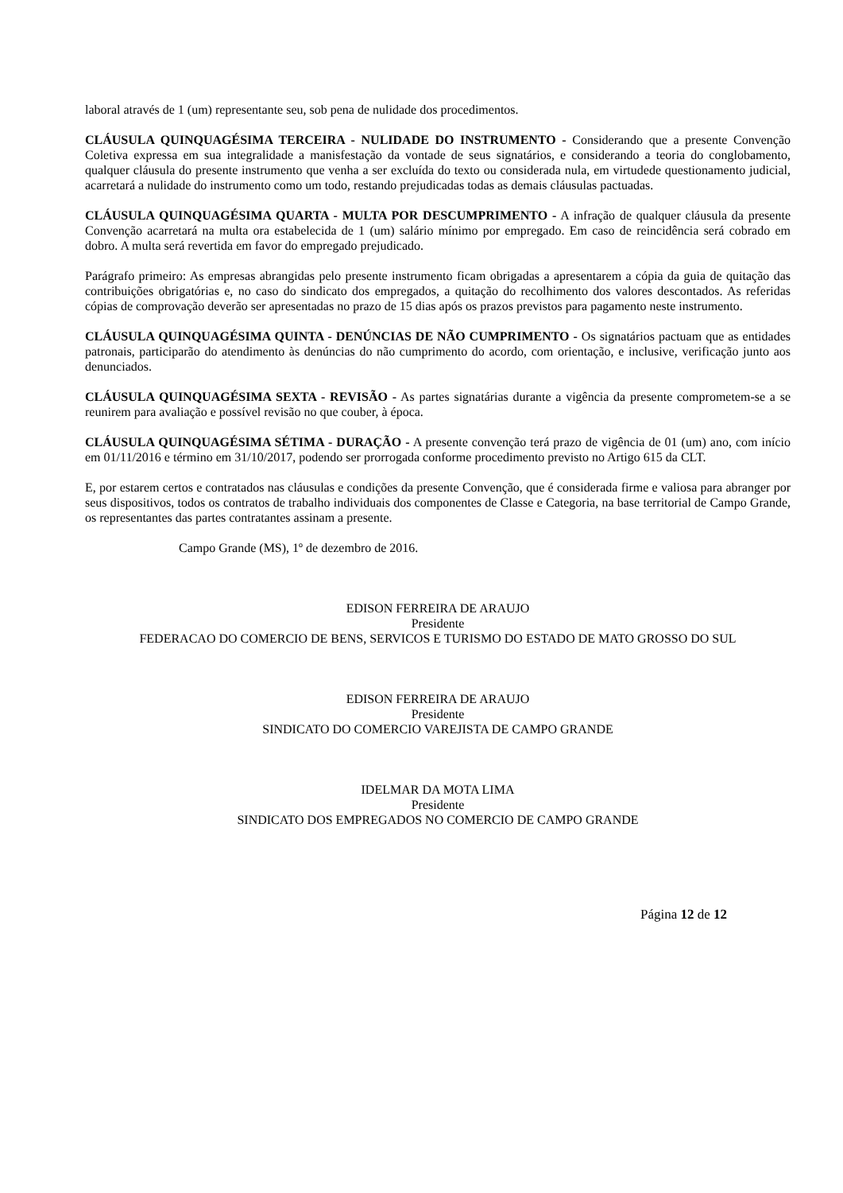laboral através de 1 (um) representante seu, sob pena de nulidade dos procedimentos.
CLÁUSULA QUINQUAGÉSIMA TERCEIRA - NULIDADE DO INSTRUMENTO - Considerando que a presente Convenção Coletiva expressa em sua integralidade a manisfestação da vontade de seus signatários, e considerando a teoria do conglobamento, qualquer cláusula do presente instrumento que venha a ser excluída do texto ou considerada nula, em virtudede questionamento judicial, acarretará a nulidade do instrumento como um todo, restando prejudicadas todas as demais cláusulas pactuadas.
CLÁUSULA QUINQUAGÉSIMA QUARTA - MULTA POR DESCUMPRIMENTO - A infração de qualquer cláusula da presente Convenção acarretará na multa ora estabelecida de 1 (um) salário mínimo por empregado. Em caso de reincidência será cobrado em dobro. A multa será revertida em favor do empregado prejudicado.
Parágrafo primeiro: As empresas abrangidas pelo presente instrumento ficam obrigadas a apresentarem a cópia da guia de quitação das contribuições obrigatórias e, no caso do sindicato dos empregados, a quitação do recolhimento dos valores descontados. As referidas cópias de comprovação deverão ser apresentadas no prazo de 15 dias após os prazos previstos para pagamento neste instrumento.
CLÁUSULA QUINQUAGÉSIMA QUINTA - DENÚNCIAS DE NÃO CUMPRIMENTO - Os signatários pactuam que as entidades patronais, participarão do atendimento às denúncias do não cumprimento do acordo, com orientação, e inclusive, verificação junto aos denunciados.
CLÁUSULA QUINQUAGÉSIMA SEXTA - REVISÃO - As partes signatárias durante a vigência da presente comprometem-se a se reunirem para avaliação e possível revisão no que couber, à época.
CLÁUSULA QUINQUAGÉSIMA SÉTIMA - DURAÇÃO - A presente convenção terá prazo de vigência de 01 (um) ano, com início em 01/11/2016 e término em 31/10/2017, podendo ser prorrogada conforme procedimento previsto no Artigo 615 da CLT.
E, por estarem certos e contratados nas cláusulas e condições da presente Convenção, que é considerada firme e valiosa para abranger por seus dispositivos, todos os contratos de trabalho individuais dos componentes de Classe e Categoria, na base territorial de Campo Grande, os representantes das partes contratantes assinam a presente.
Campo Grande (MS), 1º de dezembro de 2016.
EDISON FERREIRA DE ARAUJO
Presidente
FEDERACAO DO COMERCIO DE BENS, SERVICOS E TURISMO DO ESTADO DE MATO GROSSO DO SUL
EDISON FERREIRA DE ARAUJO
Presidente
SINDICATO DO COMERCIO VAREJISTA DE CAMPO GRANDE
IDELMAR DA MOTA LIMA
Presidente
SINDICATO DOS EMPREGADOS NO COMERCIO DE CAMPO GRANDE
Página 12 de 12